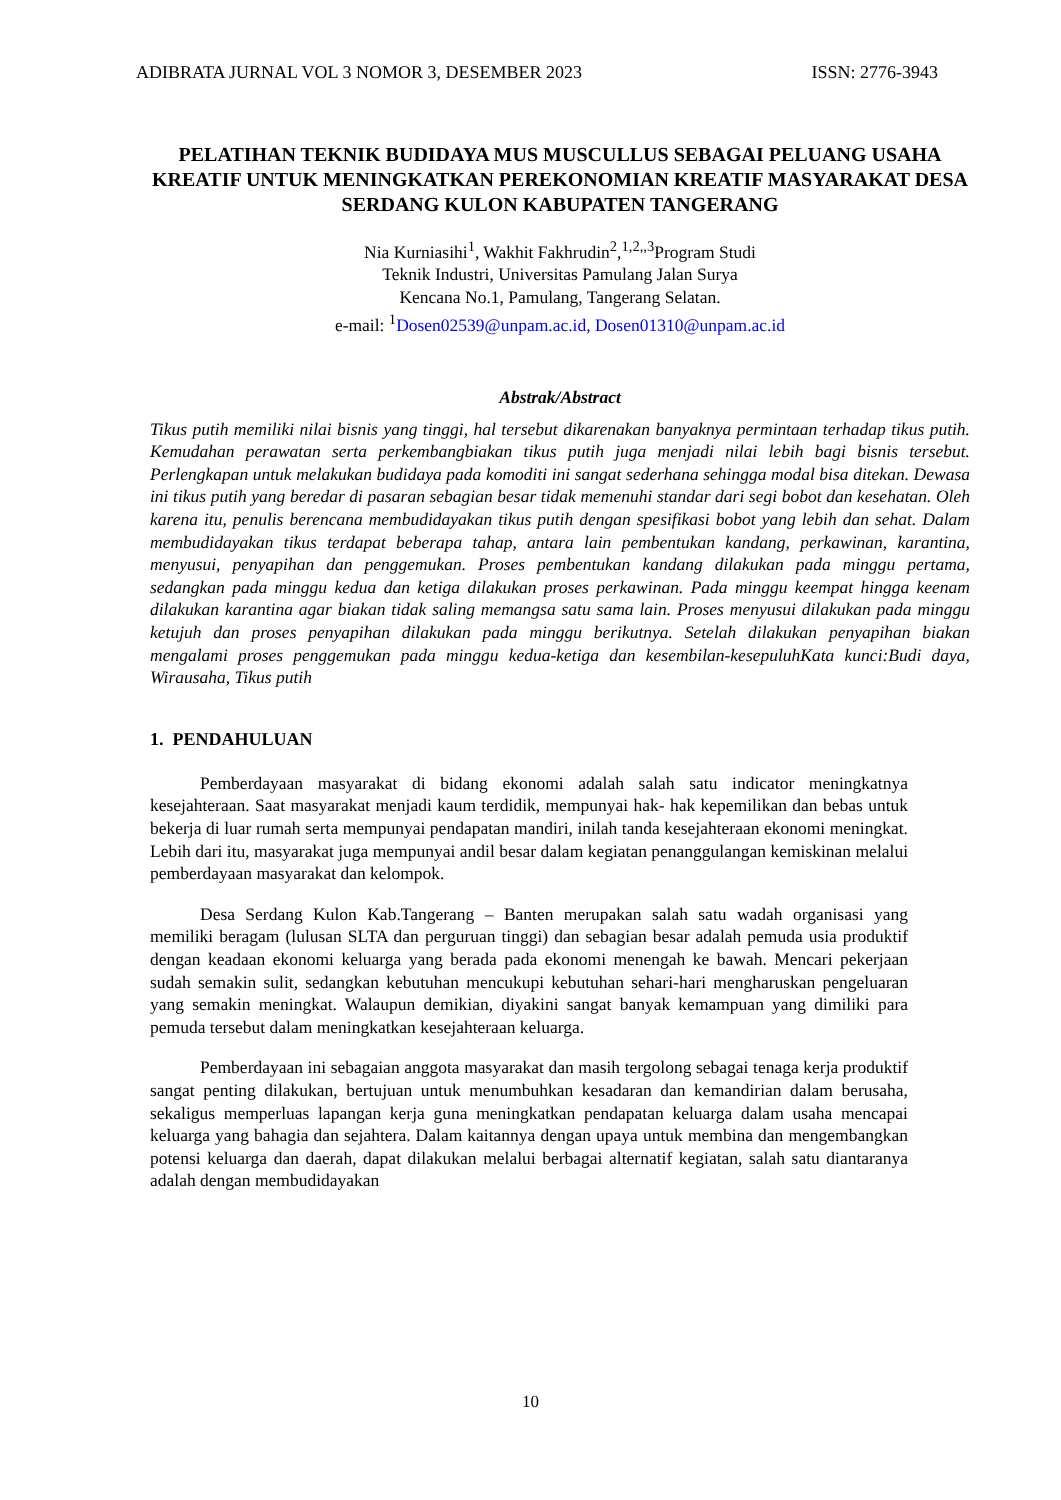ADIBRATA JURNAL VOL 3 NOMOR 3, DESEMBER 2023 ISSN: 2776-3943
PELATIHAN TEKNIK BUDIDAYA MUS MUSCULLUS SEBAGAI PELUANG USAHA KREATIF UNTUK MENINGKATKAN PEREKONOMIAN KREATIF MASYARAKAT DESA SERDANG KULON KABUPATEN TANGERANG
Nia Kurniasihi<sup>1</sup>, Wakhit Fakhrudin<sup>2</sup>,<sup>1,2,,3</sup>Program Studi
Teknik Industri, Universitas Pamulang Jalan Surya
Kencana No.1, Pamulang, Tangerang Selatan.
e-mail: <sup>1</sup>Dosen02539@unpam.ac.id, Dosen01310@unpam.ac.id
Abstrak/Abstract
Tikus putih memiliki nilai bisnis yang tinggi, hal tersebut dikarenakan banyaknya permintaan terhadap tikus putih. Kemudahan perawatan serta perkembangbiakan tikus putih juga menjadi nilai lebih bagi bisnis tersebut. Perlengkapan untuk melakukan budidaya pada komoditi ini sangat sederhana sehingga modal bisa ditekan. Dewasa ini tikus putih yang beredar di pasaran sebagian besar tidak memenuhi standar dari segi bobot dan kesehatan. Oleh karena itu, penulis berencana membudidayakan tikus putih dengan spesifikasi bobot yang lebih dan sehat. Dalam membudidayakan tikus terdapat beberapa tahap, antara lain pembentukan kandang, perkawinan, karantina, menyusui, penyapihan dan penggemukan. Proses pembentukan kandang dilakukan pada minggu pertama, sedangkan pada minggu kedua dan ketiga dilakukan proses perkawinan. Pada minggu keempat hingga keenam dilakukan karantina agar biakan tidak saling memangsa satu sama lain. Proses menyusui dilakukan pada minggu ketujuh dan proses penyapihan dilakukan pada minggu berikutnya. Setelah dilakukan penyapihan biakan mengalami proses penggemukan pada minggu kedua-ketiga dan kesembilan-kesepuluhKata kunci:Budi daya, Wirausaha, Tikus putih
1. PENDAHULUAN
Pemberdayaan masyarakat di bidang ekonomi adalah salah satu indicator meningkatnya kesejahteraan. Saat masyarakat menjadi kaum terdidik, mempunyai hak- hak kepemilikan dan bebas untuk bekerja di luar rumah serta mempunyai pendapatan mandiri, inilah tanda kesejahteraan ekonomi meningkat. Lebih dari itu, masyarakat juga mempunyai andil besar dalam kegiatan penanggulangan kemiskinan melalui pemberdayaan masyarakat dan kelompok.
Desa Serdang Kulon Kab.Tangerang – Banten merupakan salah satu wadah organisasi yang memiliki beragam (lulusan SLTA dan perguruan tinggi) dan sebagian besar adalah pemuda usia produktif dengan keadaan ekonomi keluarga yang berada pada ekonomi menengah ke bawah. Mencari pekerjaan sudah semakin sulit, sedangkan kebutuhan mencukupi kebutuhan sehari-hari mengharuskan pengeluaran yang semakin meningkat. Walaupun demikian, diyakini sangat banyak kemampuan yang dimiliki para pemuda tersebut dalam meningkatkan kesejahteraan keluarga.
Pemberdayaan ini sebagaian anggota masyarakat dan masih tergolong sebagai tenaga kerja produktif sangat penting dilakukan, bertujuan untuk menumbuhkan kesadaran dan kemandirian dalam berusaha, sekaligus memperluas lapangan kerja guna meningkatkan pendapatan keluarga dalam usaha mencapai keluarga yang bahagia dan sejahtera. Dalam kaitannya dengan upaya untuk membina dan mengembangkan potensi keluarga dan daerah, dapat dilakukan melalui berbagai alternatif kegiatan, salah satu diantaranya adalah dengan membudidayakan
10